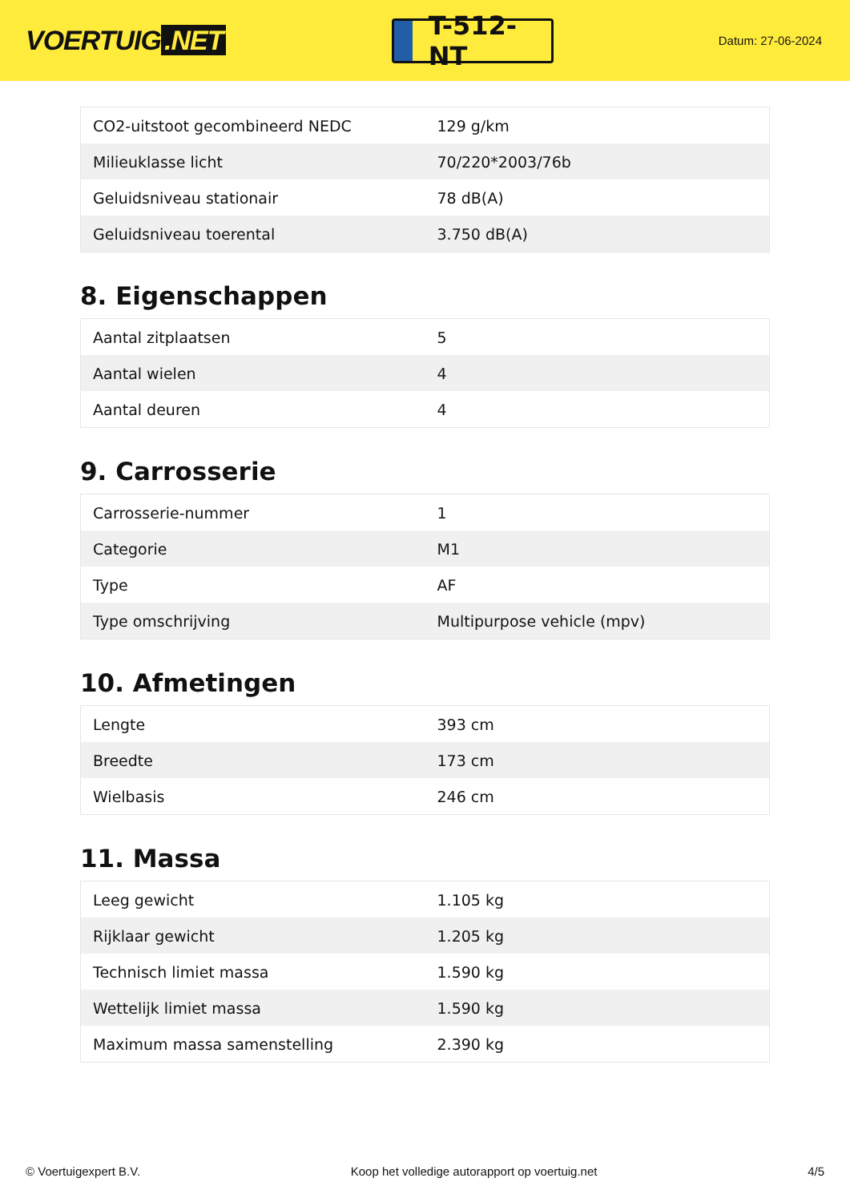VOERTUIG.NET
T-512-NT
Datum: 27-06-2024
| CO2-uitstoot gecombineerd NEDC | 129 g/km |
| Milieuklasse licht | 70/220*2003/76b |
| Geluidsniveau stationair | 78 dB(A) |
| Geluidsniveau toerental | 3.750 dB(A) |
8. Eigenschappen
| Aantal zitplaatsen | 5 |
| Aantal wielen | 4 |
| Aantal deuren | 4 |
9. Carrosserie
| Carrosserie-nummer | 1 |
| Categorie | M1 |
| Type | AF |
| Type omschrijving | Multipurpose vehicle (mpv) |
10. Afmetingen
| Lengte | 393 cm |
| Breedte | 173 cm |
| Wielbasis | 246 cm |
11. Massa
| Leeg gewicht | 1.105 kg |
| Rijklaar gewicht | 1.205 kg |
| Technisch limiet massa | 1.590 kg |
| Wettelijk limiet massa | 1.590 kg |
| Maximum massa samenstelling | 2.390 kg |
© Voertuigexpert B.V. Koop het volledige autorapport op voertuig.net 4/5